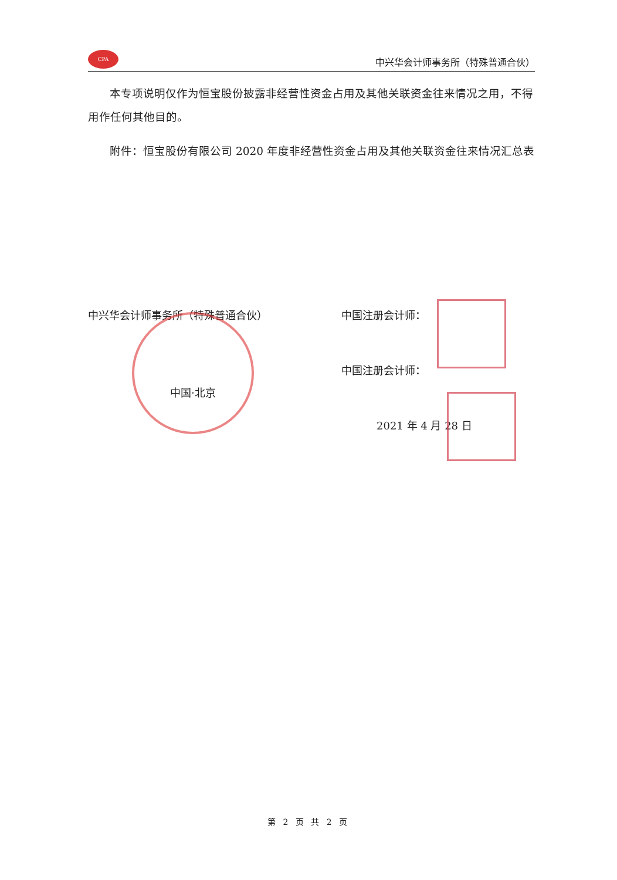CPA
中兴华会计师事务所（特殊普通合伙）
本专项说明仅作为恒宝股份披露非经营性资金占用及其他关联资金往来情况之用，不得用作任何其他目的。
附件：恒宝股份有限公司 2020 年度非经营性资金占用及其他关联资金往来情况汇总表
中兴华会计师事务所（特殊普通合伙）
中国·北京
中国注册会计师：
中国注册会计师：
2021 年 4 月 28 日
第 2 页 共 2 页